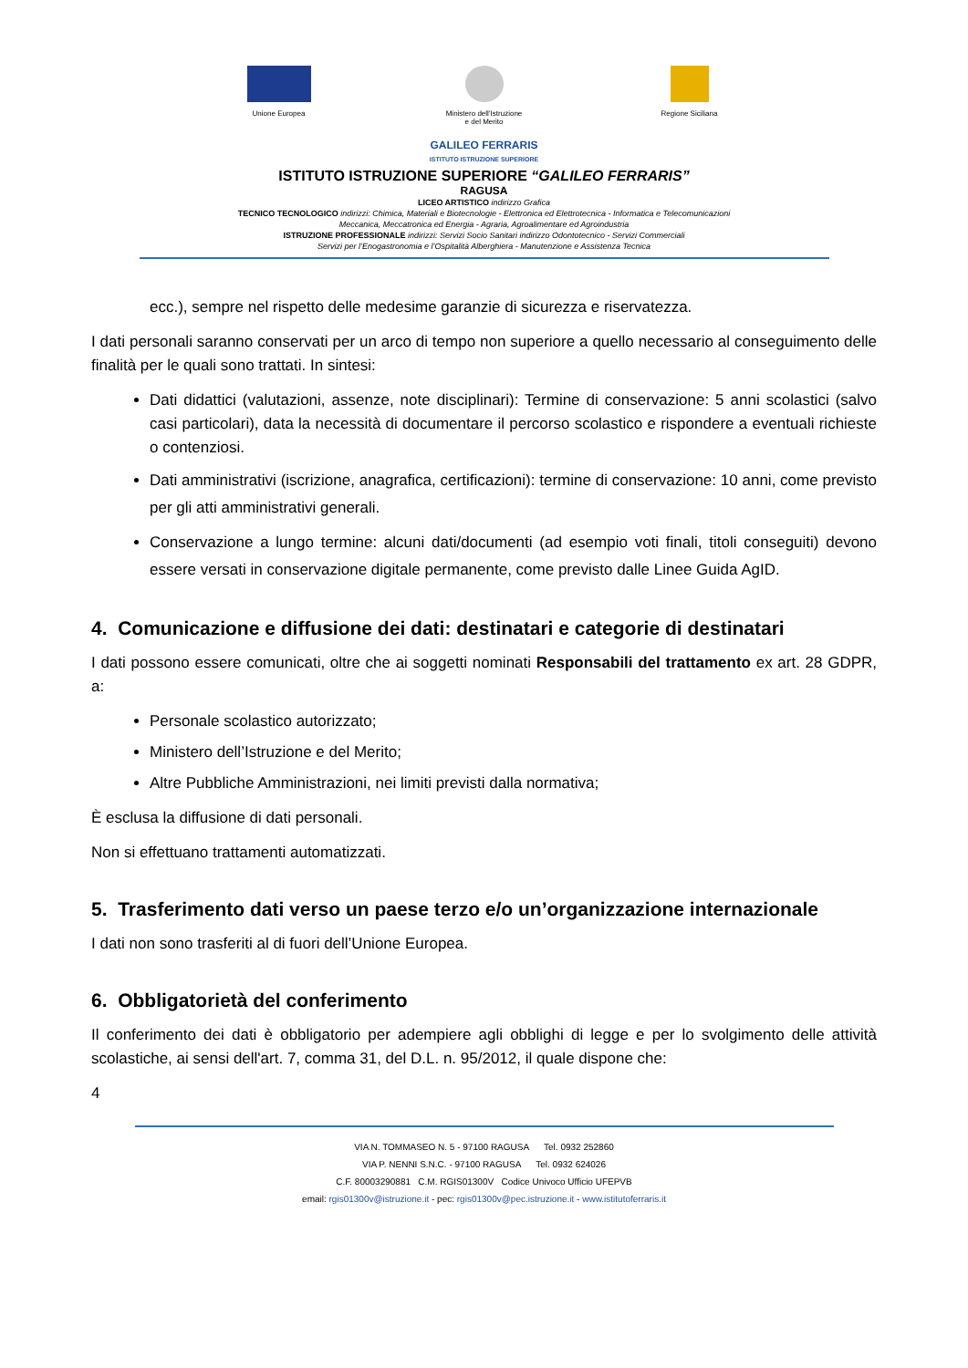Unione Europea
Ministero dell’Istruzione
e del Merito
Regione Siciliana
GALILEO FERRARIS
ISTITUTO ISTRUZIONE SUPERIORE
ISTITUTO ISTRUZIONE SUPERIORE “GALILEO FERRARIS”
RAGUSA
LICEO ARTISTICO indirizzo Grafica
TECNICO TECNOLOGICO indirizzi: Chimica, Materiali e Biotecnologie - Elettronica ed Elettrotecnica - Informatica e Telecomunicazioni
Meccanica, Meccatronica ed Energia - Agraria, Agroalimentare ed Agroindustria
ISTRUZIONE PROFESSIONALE indirizzi: Servizi Socio Sanitari indirizzo Odontotecnico - Servizi Commerciali
Servizi per l’Enogastronomia e l’Ospitalità Alberghiera - Manutenzione e Assistenza Tecnica
ecc.), sempre nel rispetto delle medesime garanzie di sicurezza e riservatezza.
I dati personali saranno conservati per un arco di tempo non superiore a quello necessario al conseguimento delle finalità per le quali sono trattati. In sintesi:
Dati didattici (valutazioni, assenze, note disciplinari): Termine di conservazione: 5 anni scolastici (salvo casi particolari), data la necessità di documentare il percorso scolastico e rispondere a eventuali richieste o contenziosi.
Dati amministrativi (iscrizione, anagrafica, certificazioni): termine di conservazione: 10 anni, come previsto per gli atti amministrativi generali.
Conservazione a lungo termine: alcuni dati/documenti (ad esempio voti finali, titoli conseguiti) devono essere versati in conservazione digitale permanente, come previsto dalle Linee Guida AgID.
4. Comunicazione e diffusione dei dati: destinatari e categorie di destinatari
I dati possono essere comunicati, oltre che ai soggetti nominati Responsabili del trattamento ex art. 28 GDPR, a:
Personale scolastico autorizzato;
Ministero dell’Istruzione e del Merito;
Altre Pubbliche Amministrazioni, nei limiti previsti dalla normativa;
È esclusa la diffusione di dati personali.
Non si effettuano trattamenti automatizzati.
5. Trasferimento dati verso un paese terzo e/o un’organizzazione internazionale
I dati non sono trasferiti al di fuori dell’Unione Europea.
6. Obbligatorietà del conferimento
Il conferimento dei dati è obbligatorio per adempiere agli obblighi di legge e per lo svolgimento delle attività scolastiche, ai sensi dell'art. 7, comma 31, del D.L. n. 95/2012, il quale dispone che:
4
VIA N. TOMMASEO N. 5 - 97100 RAGUSA Tel. 0932 252860
VIA P. NENNI S.N.C. - 97100 RAGUSA Tel. 0932 624026
C.F. 80003290881 C.M. RGIS01300V Codice Univoco Ufficio UFEPVB
email: rgis01300v@istruzione.it - pec: rgis01300v@pec.istruzione.it - www.istitutoferraris.it